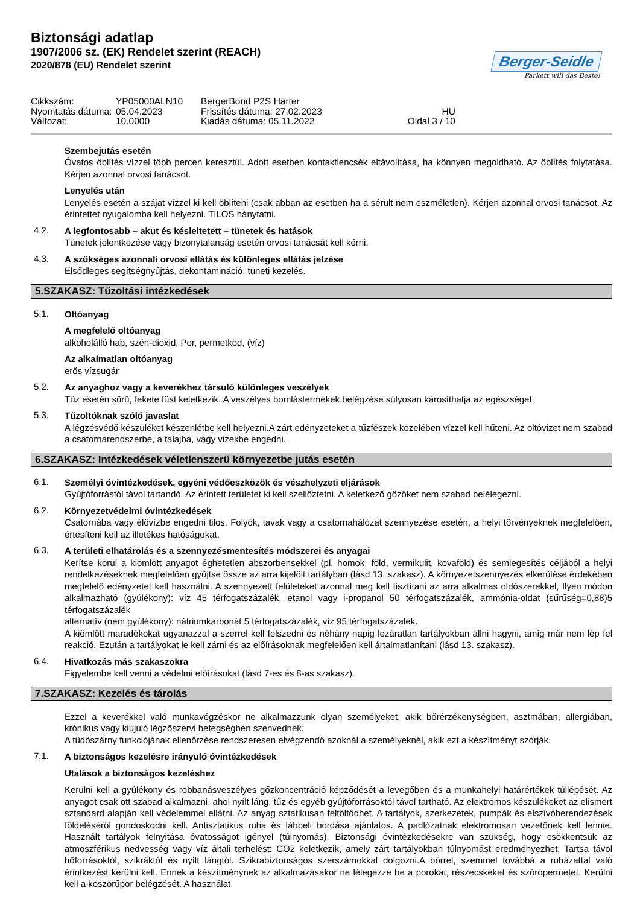Biztonsági adatlap
1907/2006 sz. (EK) Rendelet szerint (REACH)
2020/878 (EU) Rendelet szerint
Berger-Seidle
Parkett will das Beste!
Cikkszám:
YP05000ALN10
BergerBond P2S Härter
Nyomtatás dátuma:
05.04.2023
Frissítés dátuma: 27.02.2023
HU
Változat:
10.0000
Kiadás dátuma: 05.11.2022
Oldal 3 / 10
Szembejutás esetén
Óvatos öblítés vízzel több percen keresztül. Adott esetben kontaktlencsék eltávolítása, ha könnyen megoldható. Az öblítés folytatása. Kérjen azonnal orvosi tanácsot.
Lenyelés után
Lenyelés esetén a szájat vízzel ki kell öblíteni (csak abban az esetben ha a sérült nem eszméletlen). Kérjen azonnal orvosi tanácsot. Az érintettet nyugalomba kell helyezni. TILOS hánytatni.
4.2.
A legfontosabb – akut és késleltetett – tünetek és hatások
Tünetek jelentkezése vagy bizonytalanság esetén orvosi tanácsát kell kérni.
4.3.
A szükséges azonnali orvosi ellátás és különleges ellátás jelzése
Elsődleges segítségnyújtás, dekontamináció, tüneti kezelés.
5.SZAKASZ: Tűzoltási intézkedések
5.1.
Oltóanyag
A megfelelő oltóanyag
alkoholálló hab, szén-dioxid, Por, permetköd, (víz)
Az alkalmatlan oltóanyag
erős vízsugár
5.2.
Az anyaghoz vagy a keverékhez társuló különleges veszélyek
Tűz esetén sűrű, fekete füst keletkezik. A veszélyes bomlástermékek belégzése súlyosan károsíthatja az egészséget.
5.3.
Tűzoltóknak szóló javaslat
A légzésvédő készüléket készenlétbe kell helyezni.A zárt edényzeteket a tűzfészek közelében vízzel kell hűteni. Az oltóvizet nem szabad a csatornarendszerbe, a talajba, vagy vizekbe engedni.
6.SZAKASZ: Intézkedések véletlenszerű környezetbe jutás esetén
6.1.
Személyi óvintézkedések, egyéni védőeszközök és vészhelyzeti eljárások
Gyújtóforrástól távol tartandó. Az érintett területet ki kell szellőztetni. A keletkező gőzöket nem szabad belélegezni.
6.2.
Környezetvédelmi óvintézkedések
Csatornába vagy élővízbe engedni tilos. Folyók, tavak vagy a csatornahálózat szennyezése esetén, a helyi törvényeknek megfelelően, értesíteni kell az illetékes hatóságokat.
6.3.
A területi elhatárolás és a szennyezésmentesítés módszerei és anyagai
Kerítse körül a kiömlött anyagot éghetetlen abszorbensekkel (pl. homok, föld, vermikulit, kovaföld) és semlegesítés céljából a helyi rendelkezéseknek megfelelően gyűjtse össze az arra kijelölt tartályban (lásd 13. szakasz). A környezetszennyezés elkerülése érdekében megfelelő edényzetet kell használni. A szennyezett felületeket azonnal meg kell tisztítani az arra alkalmas oldószerekkel, Ilyen módon alkalmazható (gyúlékony): víz 45 térfogatszázalék, etanol vagy i-propanol 50 térfogatszázalék, ammónia-oldat (sűrűség=0,88)5 térfogatszázalék
alternatív (nem gyúlékony): nátriumkarbonát 5 térfogatszázalék, víz 95 térfogatszázalék.
A kiömlött maradékokat ugyanazzal a szerrel kell felszedni és néhány napig lezáratlan tartályokban állni hagyni, amíg már nem lép fel reakció. Ezután a tartályokat le kell zárni és az előírásoknak megfelelően kell ártalmatlanítani (lásd 13. szakasz).
6.4.
Hivatkozás más szakaszokra
Figyelembe kell venni a védelmi előírásokat (lásd 7-es és 8-as szakasz).
7.SZAKASZ: Kezelés és tárolás
Ezzel a keverékkel való munkavégzéskor ne alkalmazzunk olyan személyeket, akik bőrérzékenységben, asztmában, allergiában, krónikus vagy kiújuló légzőszervi betegségben szenvednek.
A tüdőszárny funkciójának ellenőrzése rendszeresen elvégzendő azoknál a személyeknél, akik ezt a készítményt szórják.
7.1.
A biztonságos kezelésre irányuló óvintézkedések
Utalások a biztonságos kezeléshez
Kerülni kell a gyúlékony és robbanásveszélyes gőzkoncentráció képződését a levegőben és a munkahelyi határértékek túllépését. Az anyagot csak ott szabad alkalmazni, ahol nyílt láng, tűz és egyéb gyújtóforrásoktól távol tartható. Az elektromos készülékeket az elismert sztandard alapján kell védelemmel ellátni. Az anyag sztatikusan feltöltődhet. A tartályok, szerkezetek, pumpák és elszívóberendezések földeléséről gondoskodni kell. Antisztatikus ruha és lábbeli hordása ajánlatos. A padlózatnak elektromosan vezetőnek kell lennie. Használt tartályok felnyitása óvatosságot igényel (túlnyomás). Biztonsági óvintézkedésekre van szükség, hogy csökkentsük az atmoszférikus nedvesség vagy víz általi terhelést: CO2 keletkezik, amely zárt tartályokban túlnyomást eredményezhet. Tartsa távol hőforrásoktól, szikráktól és nyílt lángtól. Szikrabiztonságos szerszámokkal dolgozni.A bőrrel, szemmel továbbá a ruházattal való érintkezést kerülni kell. Ennek a készítménynek az alkalmazásakor ne lélegezze be a porokat, részecskéket és szórópermetet. Kerülni kell a köszörűpor belégzését. A használat